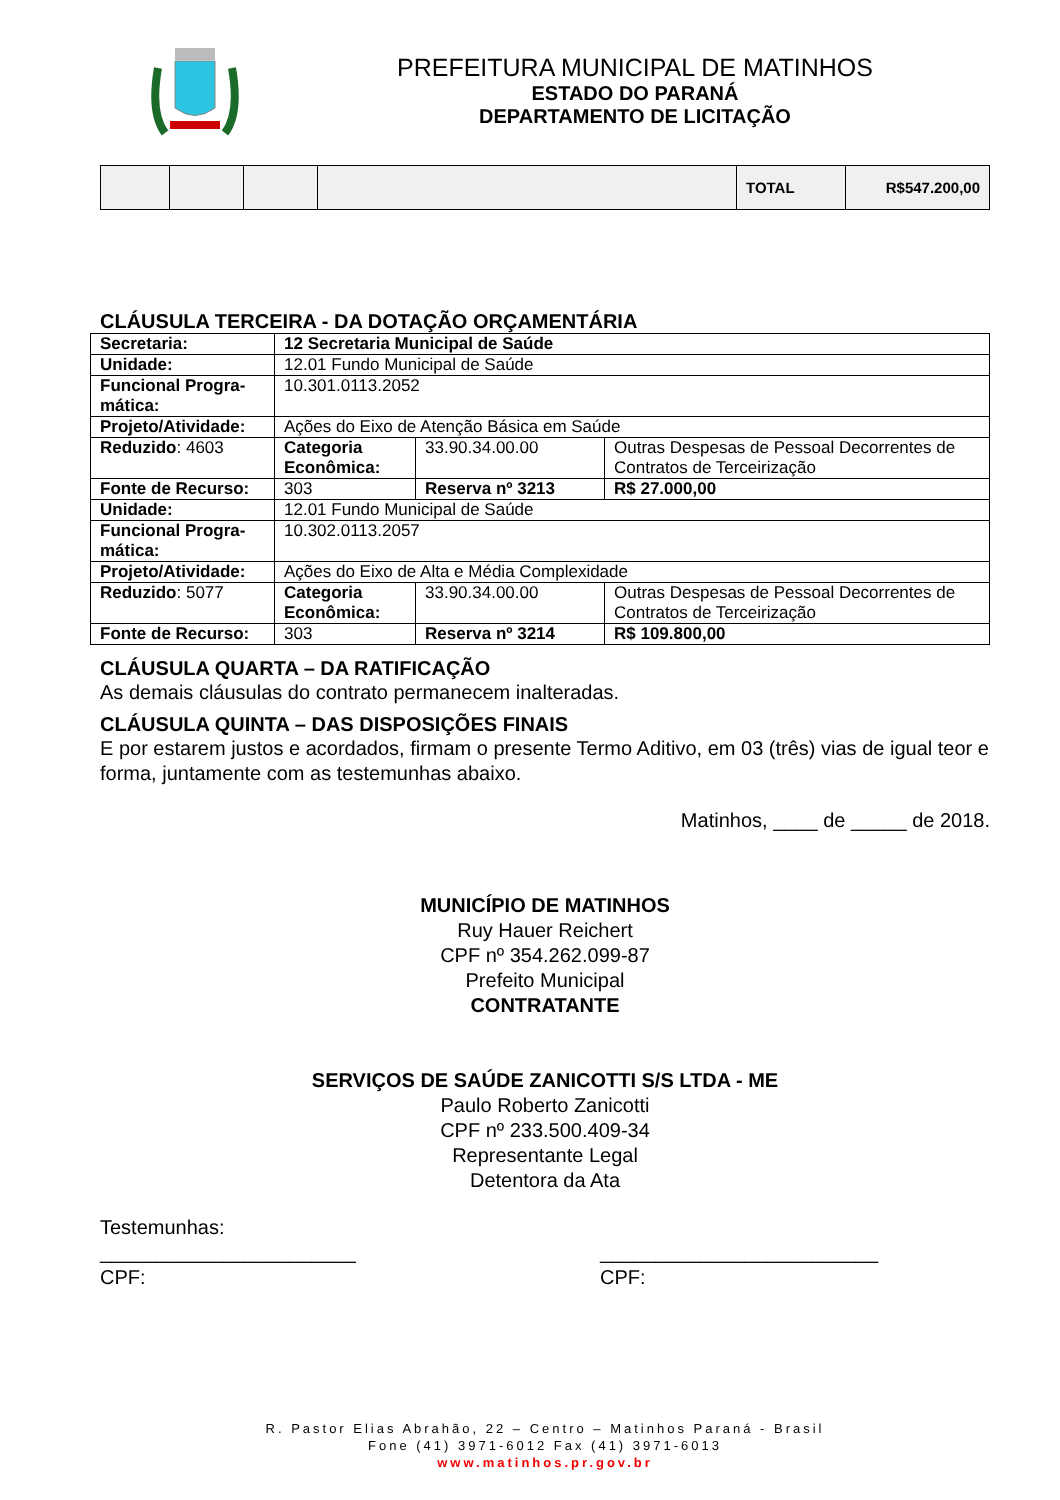PREFEITURA MUNICIPAL DE MATINHOS
ESTADO DO PARANÁ
DEPARTAMENTO DE LICITAÇÃO
| | | | | TOTAL | R$547.200,00 |
CLÁUSULA TERCEIRA - DA DOTAÇÃO ORÇAMENTÁRIA
| Secretaria: | 12 Secretaria Municipal de Saúde | | |
| Unidade: | 12.01 Fundo Municipal de Saúde | | |
| Funcional Progra-mática: | 10.301.0113.2052 | | |
| Projeto/Atividade: | Ações do Eixo de Atenção Básica em Saúde | | |
| Reduzido : 4603 | Categoria Econômica: | 33.90.34.00.00 | Outras Despesas de Pessoal Decorrentes de Contratos de Terceirização |
| Fonte de Recurso: | 303 | Reserva nº 3213 | R$ 27.000,00 |
| Unidade: | 12.01 Fundo Municipal de Saúde | | |
| Funcional Progra-mática: | 10.302.0113.2057 | | |
| Projeto/Atividade: | Ações do Eixo de Alta e Média Complexidade | | |
| Reduzido : 5077 | Categoria Econômica: | 33.90.34.00.00 | Outras Despesas de Pessoal Decorrentes de Contratos de Terceirização |
| Fonte de Recurso: | 303 | Reserva nº 3214 | R$ 109.800,00 |
CLÁUSULA QUARTA – DA RATIFICAÇÃO
As demais cláusulas do contrato permanecem inalteradas.
CLÁUSULA QUINTA – DAS DISPOSIÇÕES FINAIS
E por estarem justos e acordados, firmam o presente Termo Aditivo, em 03 (três) vias de igual teor e forma, juntamente com as testemunhas abaixo.
Matinhos, ____ de _____ de 2018.
MUNICÍPIO DE MATINHOS
Ruy Hauer Reichert
CPF nº 354.262.099-87
Prefeito Municipal
CONTRATANTE
SERVIÇOS DE SAÚDE ZANICOTTI S/S LTDA - ME
Paulo Roberto Zanicotti
CPF nº 233.500.409-34
Representante Legal
Detentora da Ata
Testemunhas:
_______________________
CPF:
_________________________
CPF:
R. Pastor Elias Abrahão, 22 – Centro – Matinhos Paraná - Brasil
Fone (41) 3971-6012 Fax (41) 3971-6013
www.matinhos.pr.gov.br